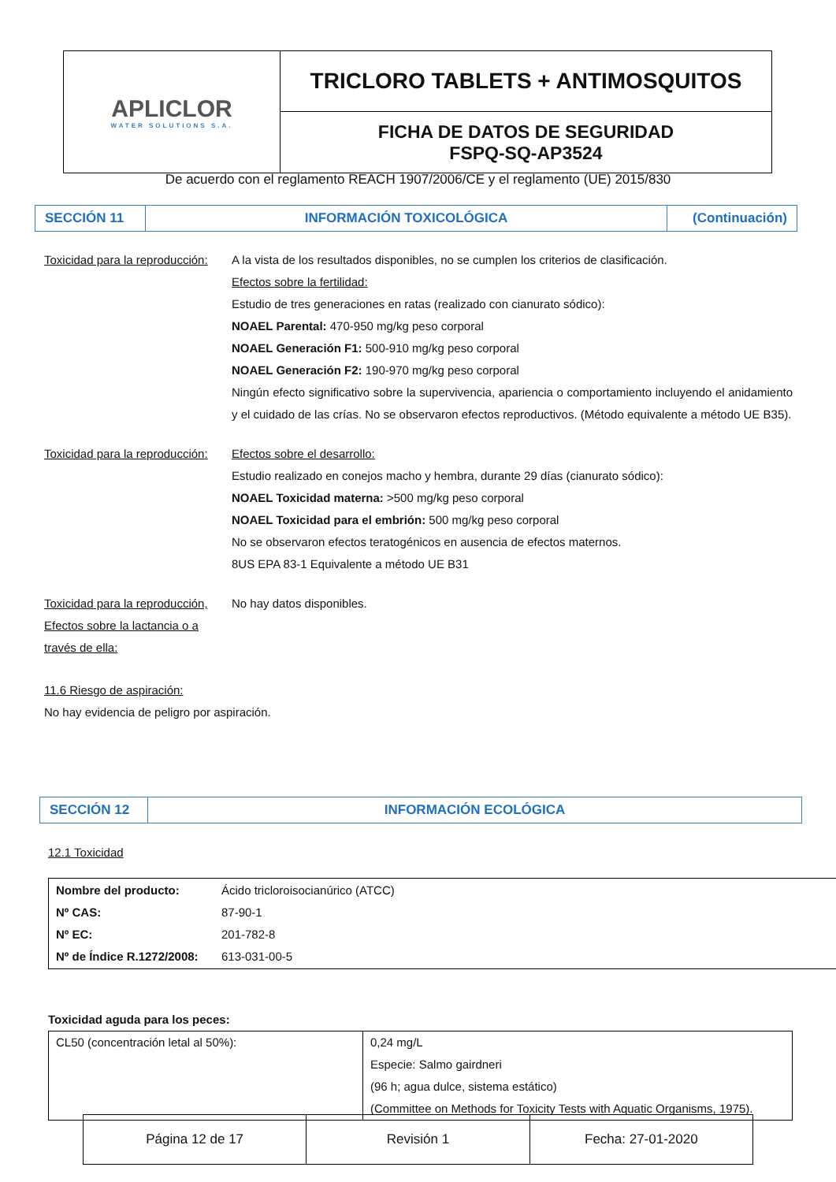| APLICLOR WATER SOLUTIONS S.A. | TRICLORO TABLETS + ANTIMOSQUITOS |
| | FICHA DE DATOS DE SEGURIDAD FSPQ-SQ-AP3524 |
De acuerdo con el reglamento REACH 1907/2006/CE y el reglamento (UE) 2015/830
| SECCIÓN 11 | INFORMACIÓN TOXICOLÓGICA | (Continuación) |
Toxicidad para la reproducción:
A la vista de los resultados disponibles, no se cumplen los criterios de clasificación.
Efectos sobre la fertilidad:
Estudio de tres generaciones en ratas (realizado con cianurato sódico):
NOAEL Parental: 470-950 mg/kg peso corporal
NOAEL Generación F1: 500-910 mg/kg peso corporal
NOAEL Generación F2: 190-970 mg/kg peso corporal
Ningún efecto significativo sobre la supervivencia, apariencia o comportamiento incluyendo el anidamiento y el cuidado de las crías. No se observaron efectos reproductivos. (Método equivalente a método UE B35).
Toxicidad para la reproducción:
Efectos sobre el desarrollo:
Estudio realizado en conejos macho y hembra, durante 29 días (cianurato sódico):
NOAEL Toxicidad materna: >500 mg/kg peso corporal
NOAEL Toxicidad para el embrión: 500 mg/kg peso corporal
No se observaron efectos teratogénicos en ausencia de efectos maternos.
8US EPA 83-1 Equivalente a método UE B31
Toxicidad para la reproducción, Efectos sobre la lactancia o a través de ella:
No hay datos disponibles.
11.6 Riesgo de aspiración:
No hay evidencia de peligro por aspiración.
| SECCIÓN 12 | INFORMACIÓN ECOLÓGICA |
12.1 Toxicidad
| Nombre del producto: Nº CAS: Nº EC: Nº de Índice R.1272/2008: | Ácido tricloroisocianúrico (ATCC) 87-90-1 201-782-8 613-031-00-5 |
Toxicidad aguda para los peces:
| CL50 (concentración letal al 50%): | 0,24 mg/L Especie: Salmo gairdneri (96 h; agua dulce, sistema estático) (Committee on Methods for Toxicity Tests with Aquatic Organisms, 1975). |
| Página 12 de 17 | Revisión 1 | Fecha: 27-01-2020 |